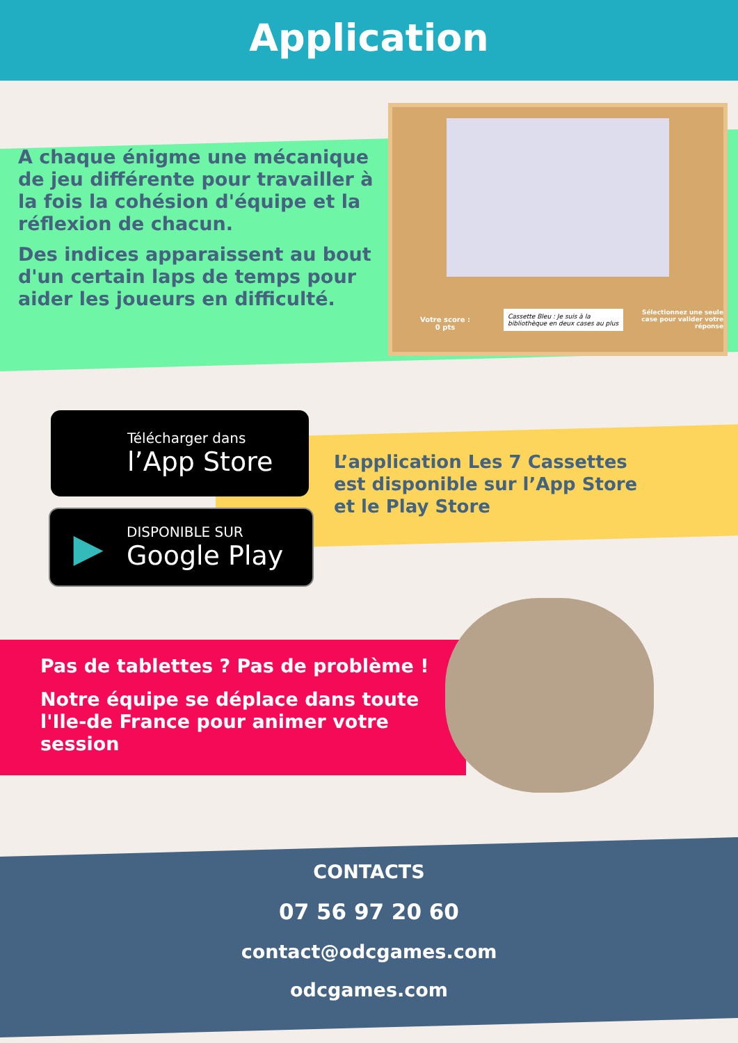Application
A chaque énigme une mécanique de jeu différente pour travailler à la fois la cohésion d'équipe et la réflexion de chacun.
Des indices apparaissent au bout d'un certain laps de temps pour aider les joueurs en difficulté.
Votre score :
0 pts
Cassette Bleu : Je suis à la bibliothèque en deux cases au plus
Sélectionnez une seule case pour valider votre réponse
Télécharger dans
l’App Store
▶
DISPONIBLE SUR
Google Play
L’application Les 7 Cassettes est disponible sur l’App Store et le Play Store
Pas de tablettes ? Pas de problème !
Notre équipe se déplace dans toute l'Ile-de France pour animer votre session
CONTACTS
07 56 97 20 60
contact@odcgames.com
odcgames.com